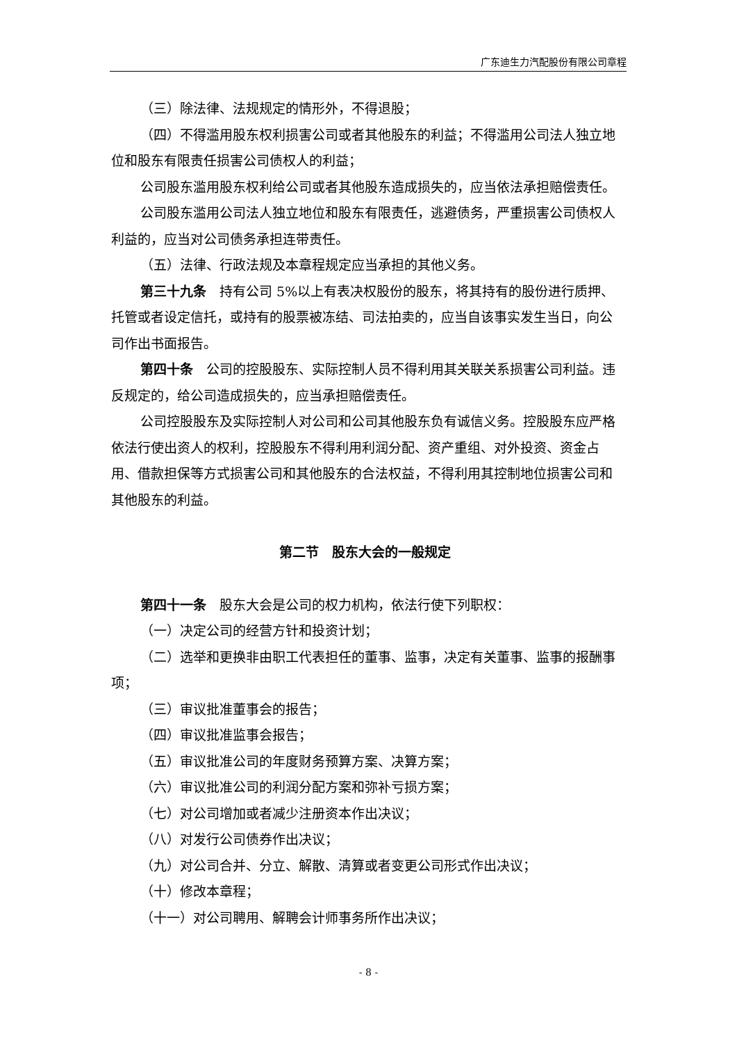广东迪生力汽配股份有限公司章程
（三）除法律、法规规定的情形外，不得退股；
（四）不得滥用股东权利损害公司或者其他股东的利益；不得滥用公司法人独立地位和股东有限责任损害公司债权人的利益；
公司股东滥用股东权利给公司或者其他股东造成损失的，应当依法承担赔偿责任。
公司股东滥用公司法人独立地位和股东有限责任，逃避债务，严重损害公司债权人利益的，应当对公司债务承担连带责任。
（五）法律、行政法规及本章程规定应当承担的其他义务。
第三十九条　持有公司 5%以上有表决权股份的股东，将其持有的股份进行质押、托管或者设定信托，或持有的股票被冻结、司法拍卖的，应当自该事实发生当日，向公司作出书面报告。
第四十条　公司的控股股东、实际控制人员不得利用其关联关系损害公司利益。违反规定的，给公司造成损失的，应当承担赔偿责任。
公司控股股东及实际控制人对公司和公司其他股东负有诚信义务。控股股东应严格依法行使出资人的权利，控股股东不得利用利润分配、资产重组、对外投资、资金占用、借款担保等方式损害公司和其他股东的合法权益，不得利用其控制地位损害公司和其他股东的利益。
第二节　股东大会的一般规定
第四十一条　股东大会是公司的权力机构，依法行使下列职权：
（一）决定公司的经营方针和投资计划；
（二）选举和更换非由职工代表担任的董事、监事，决定有关董事、监事的报酬事项；
（三）审议批准董事会的报告；
（四）审议批准监事会报告；
（五）审议批准公司的年度财务预算方案、决算方案；
（六）审议批准公司的利润分配方案和弥补亏损方案；
（七）对公司增加或者减少注册资本作出决议；
（八）对发行公司债券作出决议；
（九）对公司合并、分立、解散、清算或者变更公司形式作出决议；
（十）修改本章程；
（十一）对公司聘用、解聘会计师事务所作出决议；
- 8 -